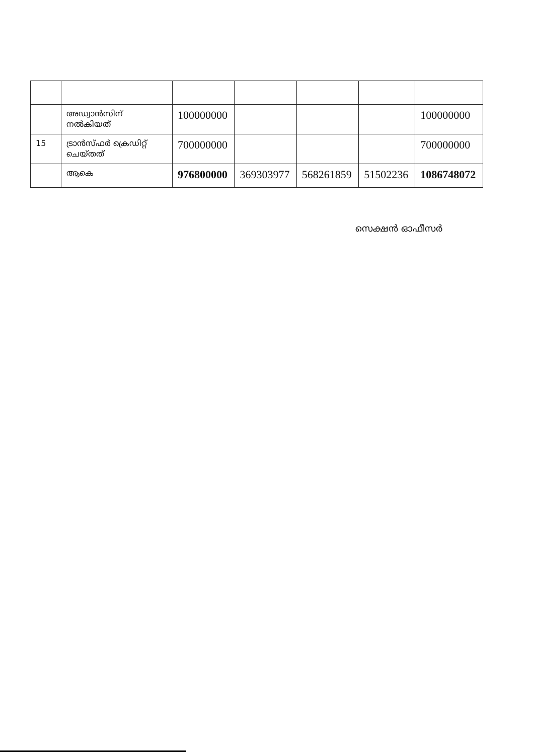| | അഡ്വാൻസിന് നൽകിയത് | 100000000 | | | | 100000000 |
| 15 | ട്രാൻസ്ഫർ ക്രെഡിറ്റ് ചെയ്തത് | 700000000 | | | | 700000000 |
| | ആകെ | 976800000 | 369303977 | 568261859 | 51502236 | 1086748072 |
സെക്ഷൻ ഓഫീസർ